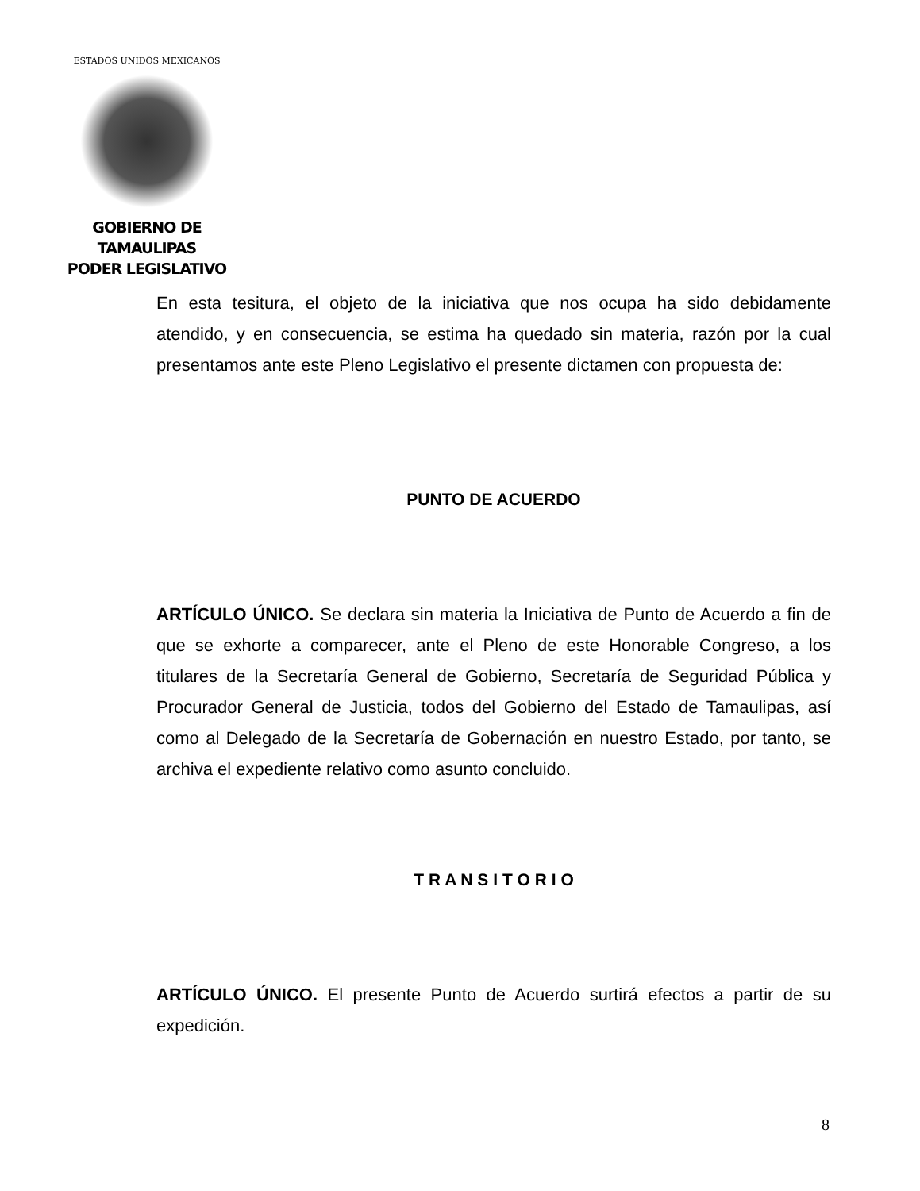ESTADOS UNIDOS MEXICANOS
GOBIERNO DE TAMAULIPAS
PODER LEGISLATIVO
En esta tesitura, el objeto de la iniciativa que nos ocupa ha sido debidamente atendido, y en consecuencia, se estima ha quedado sin materia, razón por la cual presentamos ante este Pleno Legislativo el presente dictamen con propuesta de:
PUNTO DE ACUERDO
ARTÍCULO ÚNICO. Se declara sin materia la Iniciativa de Punto de Acuerdo a fin de que se exhorte a comparecer, ante el Pleno de este Honorable Congreso, a los titulares de la Secretaría General de Gobierno, Secretaría de Seguridad Pública y Procurador General de Justicia, todos del Gobierno del Estado de Tamaulipas, así como al Delegado de la Secretaría de Gobernación en nuestro Estado, por tanto, se archiva el expediente relativo como asunto concluido.
T R A N S I T O R I O
ARTÍCULO ÚNICO. El presente Punto de Acuerdo surtirá efectos a partir de su expedición.
8